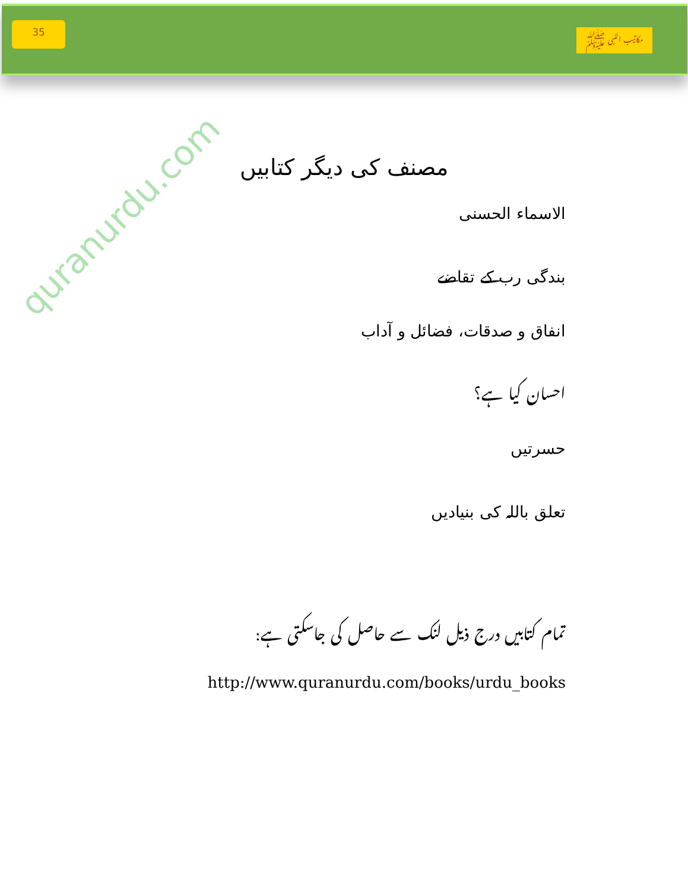35
مکاتیب النبی ﷺ
quranurdu.com
مصنف کی دیگر کتابیں
الاسماء الحسنی
بندگی رب کے تقاضے
انفاق و صدقات، فضائل و آداب
احسان کیا ہے؟
حسرتیں
تعلق باللہ کی بنیادیں
تمام کتابیں درج ذیل لنک سے حاصل کی جاسکتی ہے:
http://www.quranurdu.com/books/urdu_books